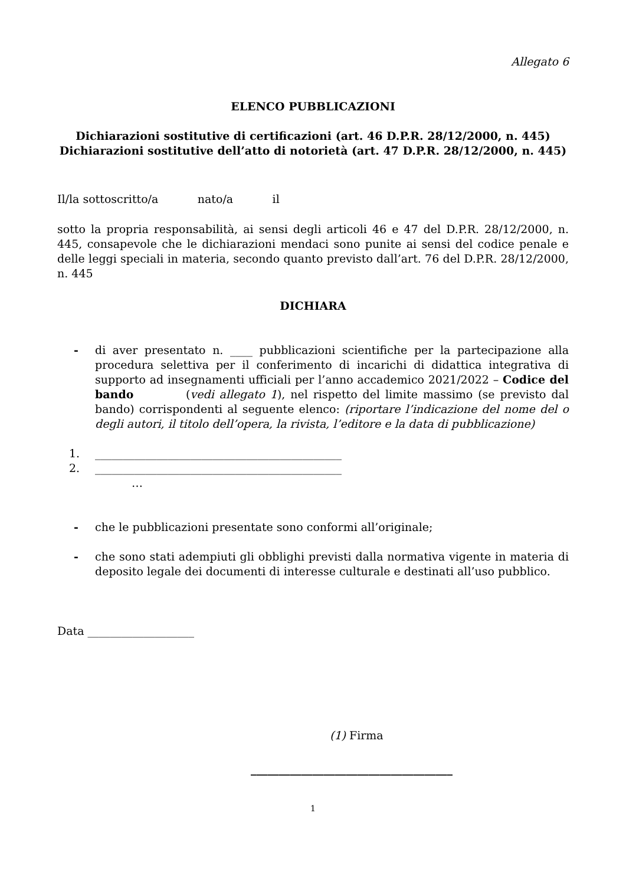Allegato 6
ELENCO PUBBLICAZIONI
Dichiarazioni sostitutive di certificazioni (art. 46 D.P.R. 28/12/2000, n. 445)
Dichiarazioni sostitutive dell’atto di notorietà (art. 47 D.P.R. 28/12/2000, n. 445)
Il/la sottoscritto/a nato/a il
sotto la propria responsabilità, ai sensi degli articoli 46 e 47 del D.P.R. 28/12/2000, n. 445, consapevole che le dichiarazioni mendaci sono punite ai sensi del codice penale e delle leggi speciali in materia, secondo quanto previsto dall’art. 76 del D.P.R. 28/12/2000, n. 445
DICHIARA
- di aver presentato n. ____ pubblicazioni scientifiche per la partecipazione alla procedura selettiva per il conferimento di incarichi di didattica integrativa di supporto ad insegnamenti ufficiali per l’anno accademico 2021/2022 – Codice del bando (vedi allegato 1), nel rispetto del limite massimo (se previsto dal bando) corrispondenti al seguente elenco: (riportare l’indicazione del nome del o degli autori, il titolo dell’opera, la rivista, l’editore e la data di pubblicazione)
1. ____________________________________________
2. ____________________________________________
…
- che le pubblicazioni presentate sono conformi all’originale;
- che sono stati adempiuti gli obblighi previsti dalla normativa vigente in materia di deposito legale dei documenti di interesse culturale e destinati all’uso pubblico.
Data ___________________
(1) Firma
____________________________________
1